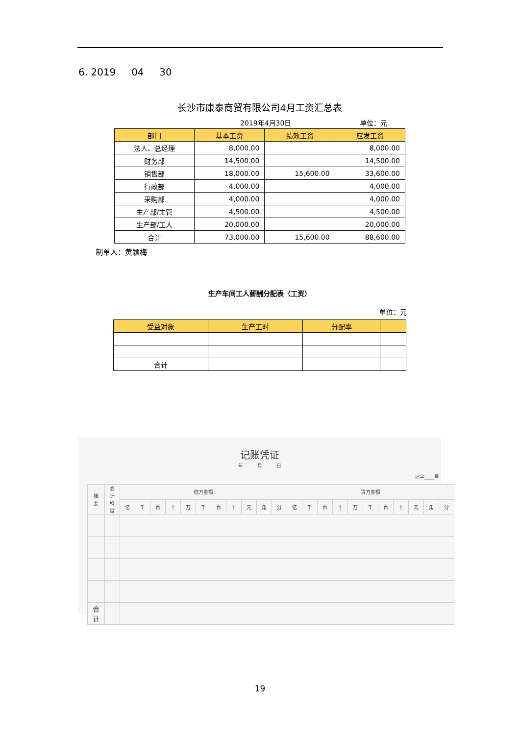6. 2019 04 30
长沙市康泰商贸有限公司4月工资汇总表
2019年4月30日 单位：元
| 部门 | 基本工资 | 绩效工资 | 应发工资 |
| --- | --- | --- | --- |
| 法人、总经理 | 8,000.00 | | 8,000.00 |
| 财务部 | 14,500.00 | | 14,500.00 |
| 销售部 | 18,000.00 | 15,600.00 | 33,600.00 |
| 行政部 | 4,000.00 | | 4,000.00 |
| 采购部 | 4,000.00 | | 4,000.00 |
| 生产部/主管 | 4,500.00 | | 4,500.00 |
| 生产部/工人 | 20,000.00 | | 20,000.00 |
| 合计 | 73,000.00 | 15,600.00 | 88,600.00 |
制单人：黄颖梅
生产车间工人薪酬分配表（工资）
单位：元
| 受益对象 | 生产工时 | 分配率 | |
| --- | --- | --- | --- |
| 合计 | | | |
记账凭证
年 月 日
记字____号
| 摘要 | 会计科目 | 借方金额 | | | | | | | | | | | 贷方金额 | | | | | | | | | | |
| --- | --- | --- | --- | --- | --- | --- | --- | --- | --- | --- | --- | --- | --- | --- | --- | --- | --- | --- | --- | --- | --- | --- | --- |
| | | 亿 | 千 | 百 | 十 | 万 | 千 | 百 | 十 | 元 | 角 | 分 | 亿 | 千 | 百 | 十 | 万 | 千 | 百 | 十 | 元 | 角 | 分 |
| 合 计 | | | | | | | | | | | | | | | | | | | | | | | |
19